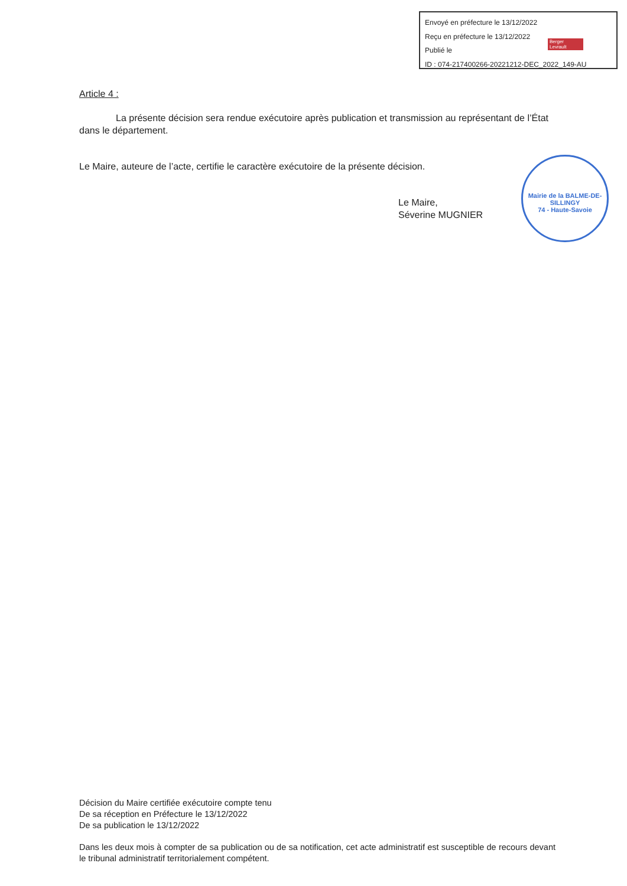Envoyé en préfecture le 13/12/2022
Reçu en préfecture le 13/12/2022
Publié le
ID : 074-217400266-20221212-DEC_2022_149-AU
Berger Levrault
Article 4 :
La présente décision sera rendue exécutoire après publication et transmission au représentant de l’État dans le département.
Le Maire, auteure de l’acte, certifie le caractère exécutoire de la présente décision.
Le Maire,
Séverine MUGNIER
Mairie de la BALME-DE-SILLINGY
74 - Haute-Savoie
Décision du Maire certifiée exécutoire compte tenu
De sa réception en Préfecture le 13/12/2022
De sa publication le 13/12/2022
Dans les deux mois à compter de sa publication ou de sa notification, cet acte administratif est susceptible de recours devant le tribunal administratif territorialement compétent.